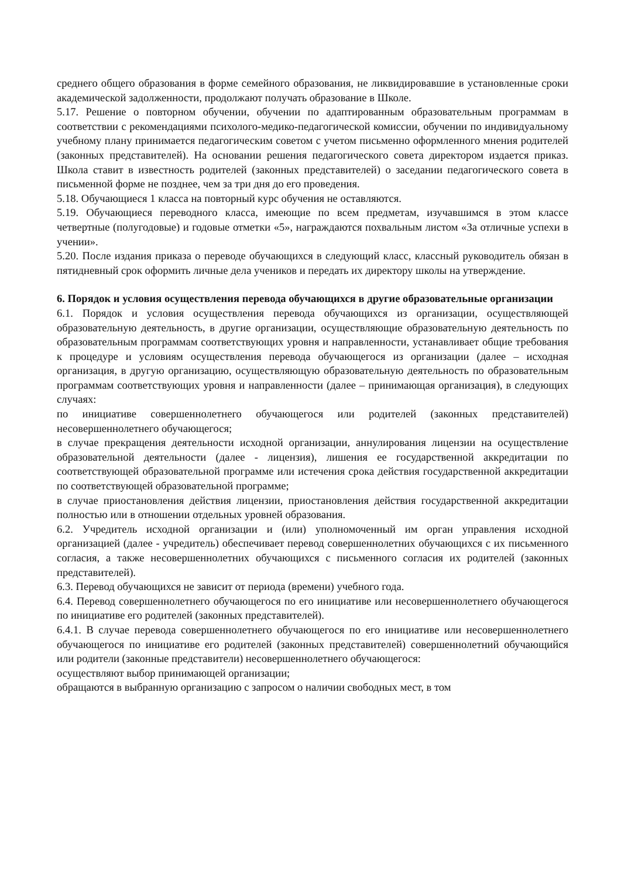среднего общего образования в форме семейного образования, не ликвидировавшие в установленные сроки академической задолженности, продолжают получать образование в Школе.
5.17. Решение о повторном обучении, обучении по адаптированным образовательным программам в соответствии с рекомендациями психолого-медико-педагогической комиссии, обучении по индивидуальному учебному плану принимается педагогическим советом с учетом письменно оформленного мнения родителей (законных представителей). На основании решения педагогического совета директором издается приказ. Школа ставит в известность родителей (законных представителей) о заседании педагогического совета в письменной форме не позднее, чем за три дня до его проведения.
5.18. Обучающиеся 1 класса на повторный курс обучения не оставляются.
5.19. Обучающиеся переводного класса, имеющие по всем предметам, изучавшимся в этом классе четвертные (полугодовые) и годовые отметки «5», награждаются похвальным листом «За отличные успехи в учении».
5.20. После издания приказа о переводе обучающихся в следующий класс, классный руководитель обязан в пятидневный срок оформить личные дела учеников и передать их директору школы на утверждение.
6. Порядок и условия осуществления перевода обучающихся в другие образовательные организации
6.1. Порядок и условия осуществления перевода обучающихся из организации, осуществляющей образовательную деятельность, в другие организации, осуществляющие образовательную деятельность по образовательным программам соответствующих уровня и направленности, устанавливает общие требования к процедуре и условиям осуществления перевода обучающегося из организации (далее – исходная организация, в другую организацию, осуществляющую образовательную деятельность по образовательным программам соответствующих уровня и направленности (далее – принимающая организация), в следующих случаях:
по инициативе совершеннолетнего обучающегося или родителей (законных представителей) несовершеннолетнего обучающегося;
в случае прекращения деятельности исходной организации, аннулирования лицензии на осуществление образовательной деятельности (далее - лицензия), лишения ее государственной аккредитации по соответствующей образовательной программе или истечения срока действия государственной аккредитации по соответствующей образовательной программе;
в случае приостановления действия лицензии, приостановления действия государственной аккредитации полностью или в отношении отдельных уровней образования.
6.2. Учредитель исходной организации и (или) уполномоченный им орган управления исходной организацией (далее - учредитель) обеспечивает перевод совершеннолетних обучающихся с их письменного согласия, а также несовершеннолетних обучающихся с письменного согласия их родителей (законных представителей).
6.3. Перевод обучающихся не зависит от периода (времени) учебного года.
6.4. Перевод совершеннолетнего обучающегося по его инициативе или несовершеннолетнего обучающегося по инициативе его родителей (законных представителей).
6.4.1. В случае перевода совершеннолетнего обучающегося по его инициативе или несовершеннолетнего обучающегося по инициативе его родителей (законных представителей) совершеннолетний обучающийся или родители (законные представители) несовершеннолетнего обучающегося:
осуществляют выбор принимающей организации;
обращаются в выбранную организацию с запросом о наличии свободных мест, в том